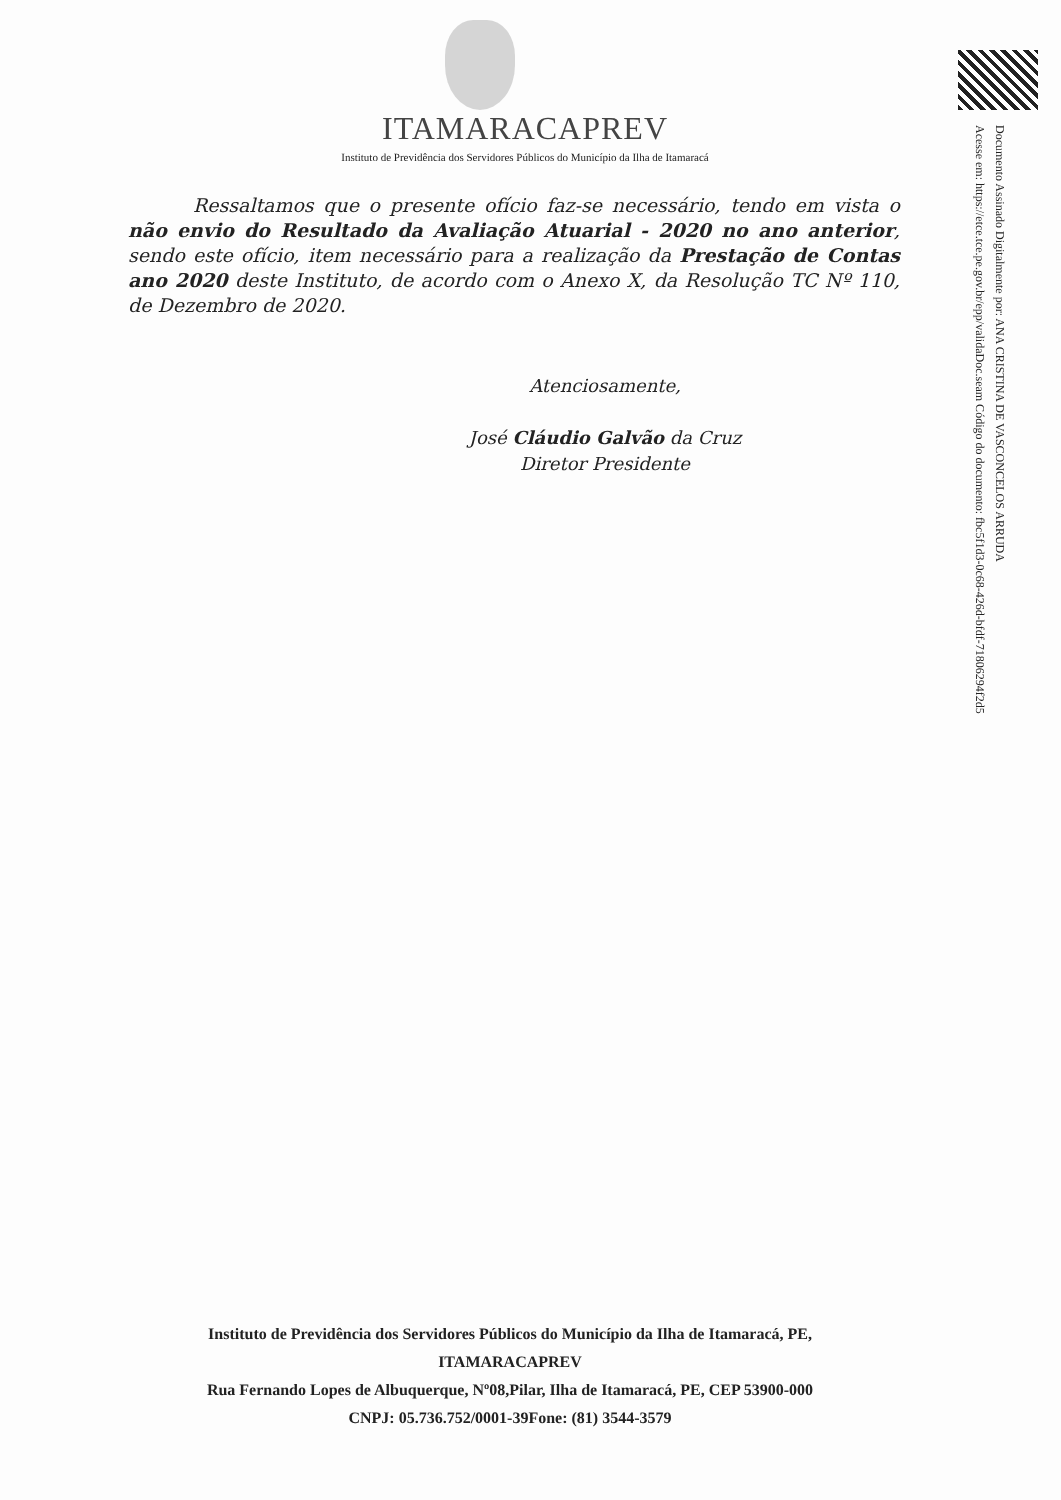ITAMARACAPREV
Instituto de Previdência dos Servidores Públicos do Município da Ilha de Itamaracá
Ressaltamos que o presente ofício faz-se necessário, tendo em vista o não envio do Resultado da Avaliação Atuarial - 2020 no ano anterior, sendo este ofício, item necessário para a realização da Prestação de Contas ano 2020 deste Instituto, de acordo com o Anexo X, da Resolução TC Nº 110, de Dezembro de 2020.
Atenciosamente,
José Cláudio Galvão da Cruz
Diretor Presidente
Documento Assinado Digitalmente por: ANA CRISTINA DE VASCONCELOS ARRUDA
Acesse em: https://etce.tce.pe.gov.br/epp/validaDoc.seam Código do documento: fbc5f1d3-0c68-426d-bfdf-71806294f2d5
Instituto de Previdência dos Servidores Públicos do Município da Ilha de Itamaracá, PE,
ITAMARACAPREV
Rua Fernando Lopes de Albuquerque, Nº08,Pilar, Ilha de Itamaracá, PE, CEP 53900-000
CNPJ: 05.736.752/0001-39Fone: (81) 3544-3579